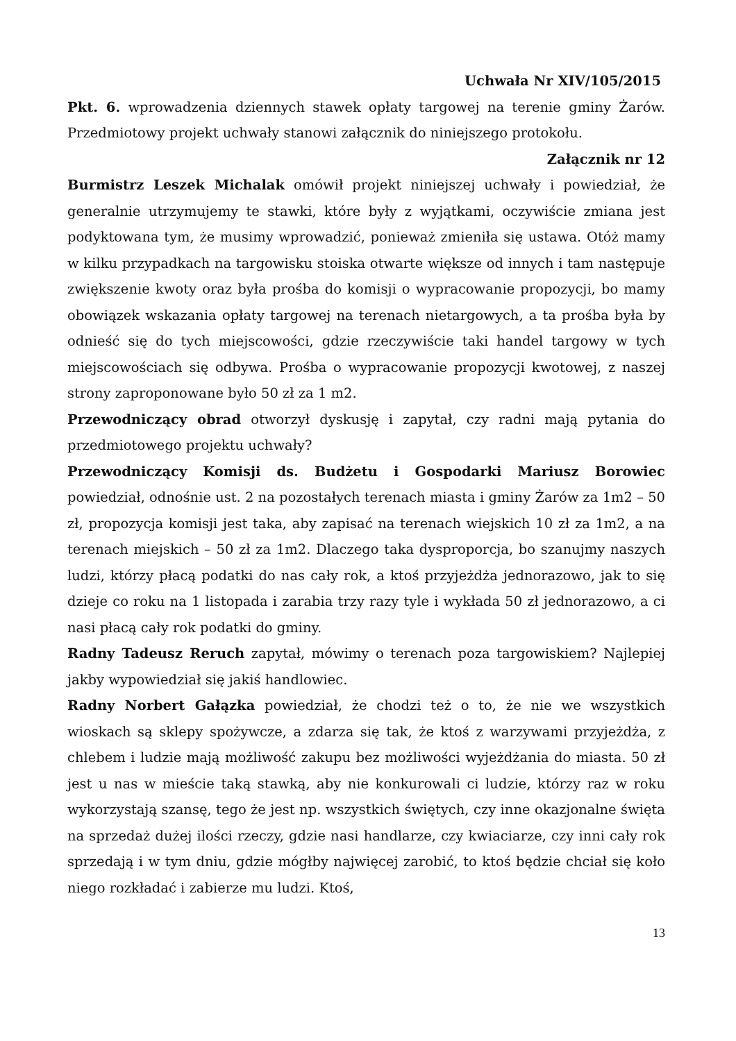Uchwała Nr XIV/105/2015
Pkt. 6. wprowadzenia dziennych stawek opłaty targowej na terenie gminy Żarów. Przedmiotowy projekt uchwały stanowi załącznik do niniejszego protokołu.
Załącznik nr 12
Burmistrz Leszek Michalak omówił projekt niniejszej uchwały i powiedział, że generalnie utrzymujemy te stawki, które były z wyjątkami, oczywiście zmiana jest podyktowana tym, że musimy wprowadzić, ponieważ zmieniła się ustawa. Otóż mamy w kilku przypadkach na targowisku stoiska otwarte większe od innych i tam następuje zwiększenie kwoty oraz była prośba do komisji o wypracowanie propozycji, bo mamy obowiązek wskazania opłaty targowej na terenach nietargowych, a ta prośba była by odnieść się do tych miejscowości, gdzie rzeczywiście taki handel targowy w tych miejscowościach się odbywa. Prośba o wypracowanie propozycji kwotowej, z naszej strony zaproponowane było 50 zł za 1 m2.
Przewodniczący obrad otworzył dyskusję i zapytał, czy radni mają pytania do przedmiotowego projektu uchwały?
Przewodniczący Komisji ds. Budżetu i Gospodarki Mariusz Borowiec powiedział, odnośnie ust. 2 na pozostałych terenach miasta i gminy Żarów za 1m2 – 50 zł, propozycja komisji jest taka, aby zapisać na terenach wiejskich 10 zł za 1m2, a na terenach miejskich – 50 zł za 1m2. Dlaczego taka dysproporcja, bo szanujmy naszych ludzi, którzy płacą podatki do nas cały rok, a ktoś przyjeżdża jednorazowo, jak to się dzieje co roku na 1 listopada i zarabia trzy razy tyle i wykłada 50 zł jednorazowo, a ci nasi płacą cały rok podatki do gminy.
Radny Tadeusz Reruch zapytał, mówimy o terenach poza targowiskiem? Najlepiej jakby wypowiedział się jakiś handlowiec.
Radny Norbert Gałązka powiedział, że chodzi też o to, że nie we wszystkich wioskach są sklepy spożywcze, a zdarza się tak, że ktoś z warzywami przyjeżdża, z chlebem i ludzie mają możliwość zakupu bez możliwości wyjeżdżania do miasta. 50 zł jest u nas w mieście taką stawką, aby nie konkurowali ci ludzie, którzy raz w roku wykorzystają szansę, tego że jest np. wszystkich świętych, czy inne okazjonalne święta na sprzedaż dużej ilości rzeczy, gdzie nasi handlarze, czy kwiaciarze, czy inni cały rok sprzedają i w tym dniu, gdzie mógłby najwięcej zarobić, to ktoś będzie chciał się koło niego rozkładać i zabierze mu ludzi. Ktoś,
13